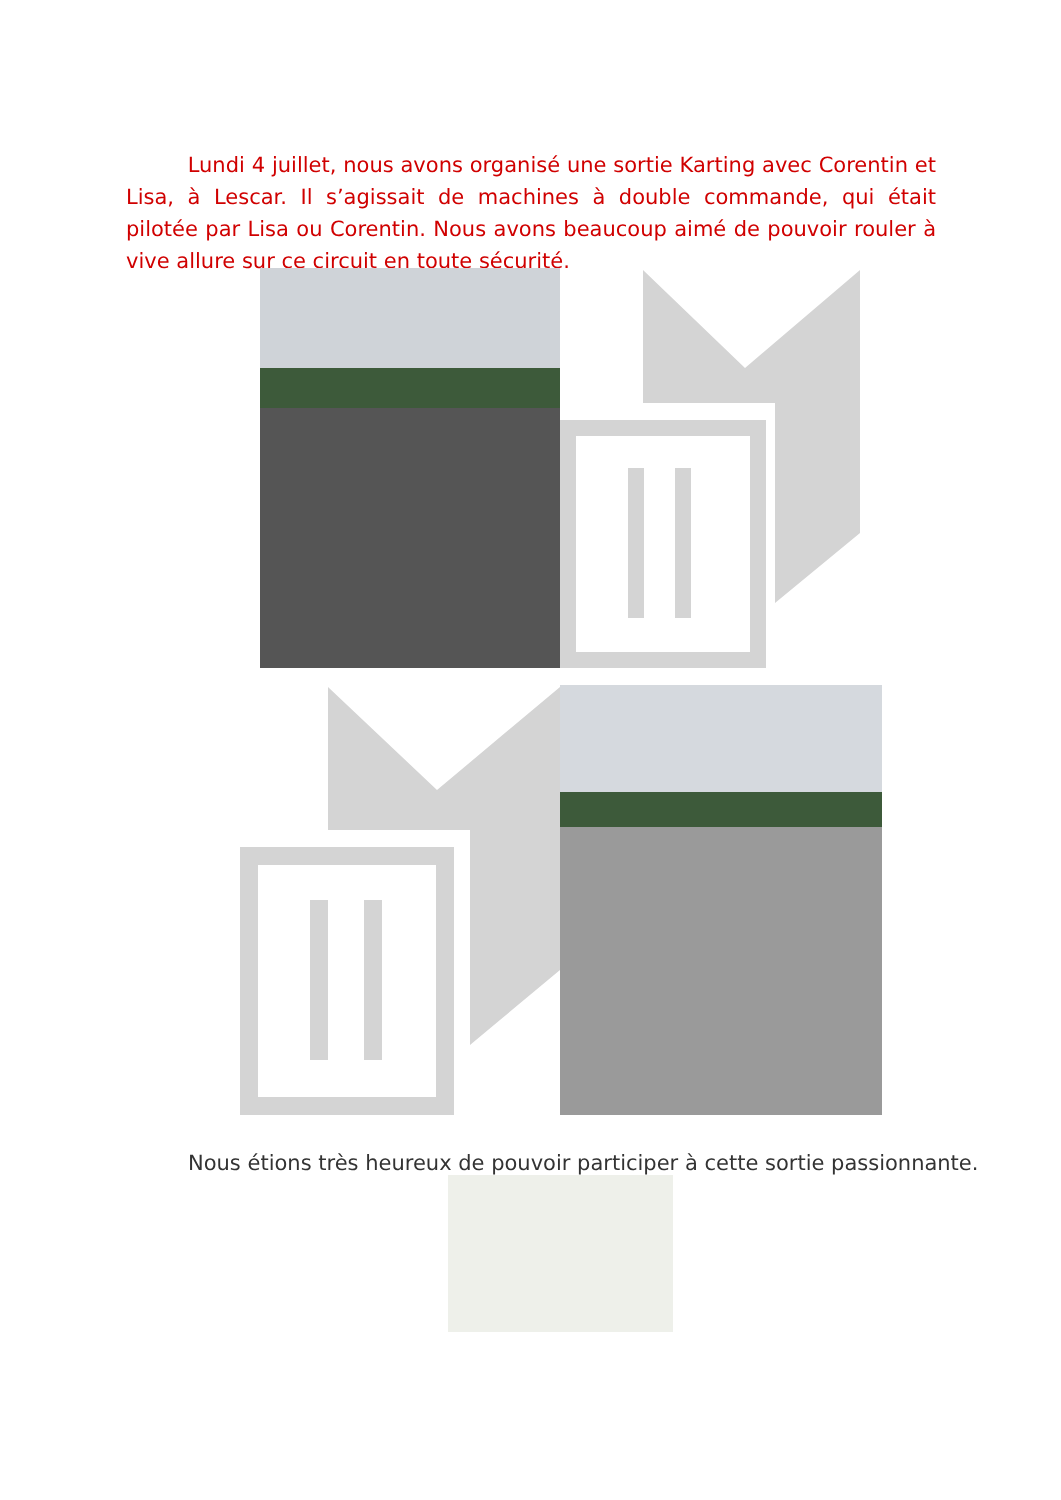Lundi 4 juillet, nous avons organisé une sortie Karting avec Corentin et Lisa, à Lescar. Il s’agissait de machines à double commande, qui était pilotée par Lisa ou Corentin. Nous avons beaucoup aimé de pouvoir rouler à vive allure sur ce circuit en toute sécurité.
Nous étions très heureux de pouvoir participer à cette sortie passionnante.